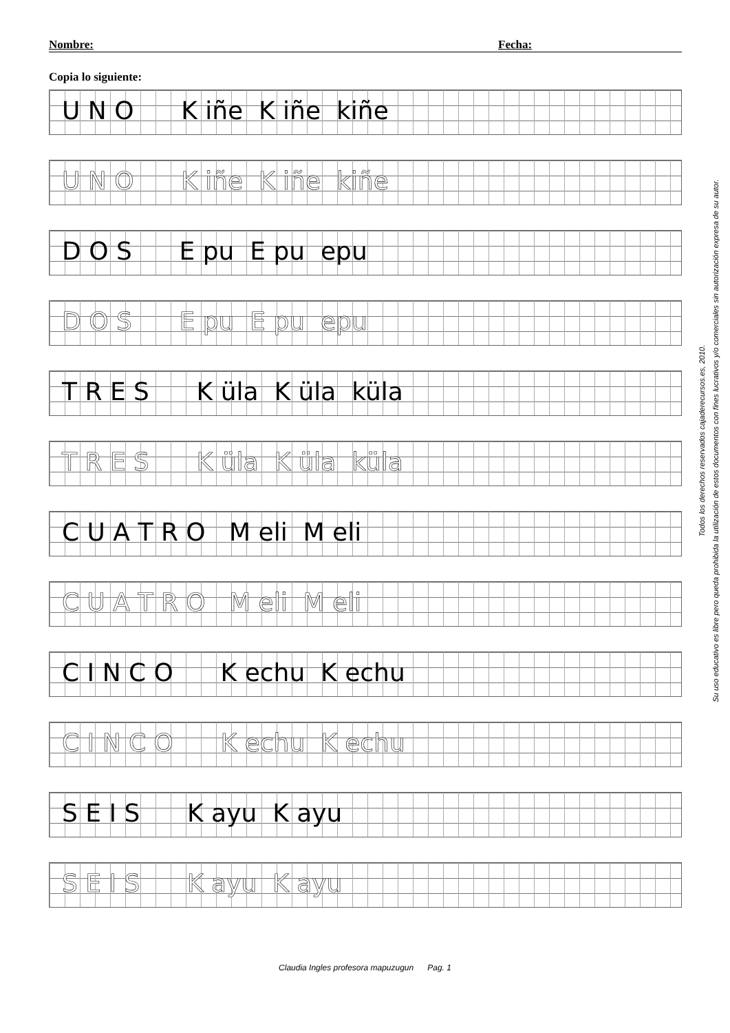Nombre: Fecha:
Copia lo siguiente:
U N O K iñe K iñe kiñe
U N O K iñe K iñe kiñe
D O S E pu E pu epu
D O S E pu E pu epu
T R E S K üla K üla küla
T R E S K üla K üla küla
C U A T R O M eli M eli
C U A T R O M eli M eli
C I N C O K echu K echu
C I N C O K echu K echu
S E I S K ayu K ayu
S E I S K ayu K ayu
Todos los derechos reservados cajaderecursos.es, 2010.
Su uso educativo es libre pero queda prohibida la utilización de estos documentos con fines lucrativos y/o comerciales sin autorización expresa de su autor.
Claudia Ingles profesora mapuzugun Pag. 1